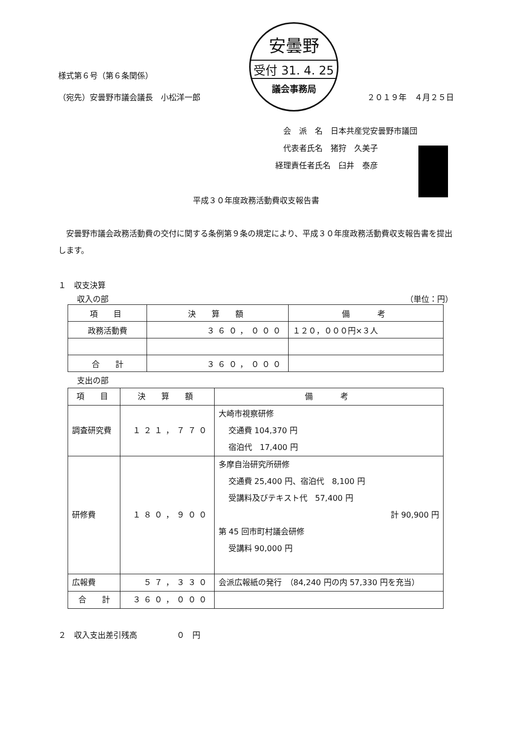安曇野
受付 31. 4. 25
議会事務局
様式第６号（第６条関係）
（宛先）安曇野市議会議長　小松洋一郎 ２０１９年　４月２５日
　会　派　名　日本共産党安曇野市議団
　代表者氏名　猪狩　久美子
経理責任者氏名　臼井　泰彦
平成３０年度政務活動費収支報告書
安曇野市議会政務活動費の交付に関する条例第９条の規定により、平成３０年度政務活動費収支報告書を提出します。
１　収支決算
収入の部 （単位：円）
| 項 目 | 決 算 額 | 備 考 |
| --- | --- | --- |
| 政務活動費 | ３６０，０００ | １２０，０００円×３人 |
| 合 計 | ３６０，０００ | |
支出の部
| 項 目 | 決 算 額 | 備 考 |
| --- | --- | --- |
| 調査研究費 | １２１，７７０ | 大崎市視察研修 交通費 104,370 円 宿泊代 17,400 円 |
| 研修費 | １８０，９００ | 多摩自治研究所研修 交通費 25,400 円、宿泊代 8,100 円 受講料及びテキスト代 57,400 円 計 90,900 円 第 45 回市町村議会研修 受講料 90,000 円 |
| 広報費 | ５７，３３０ | 会派広報紙の発行 （84,240 円の内 57,330 円を充当） |
| 合 計 | ３６０，０００ | |
２　収入支出差引残高　　　　　０　円